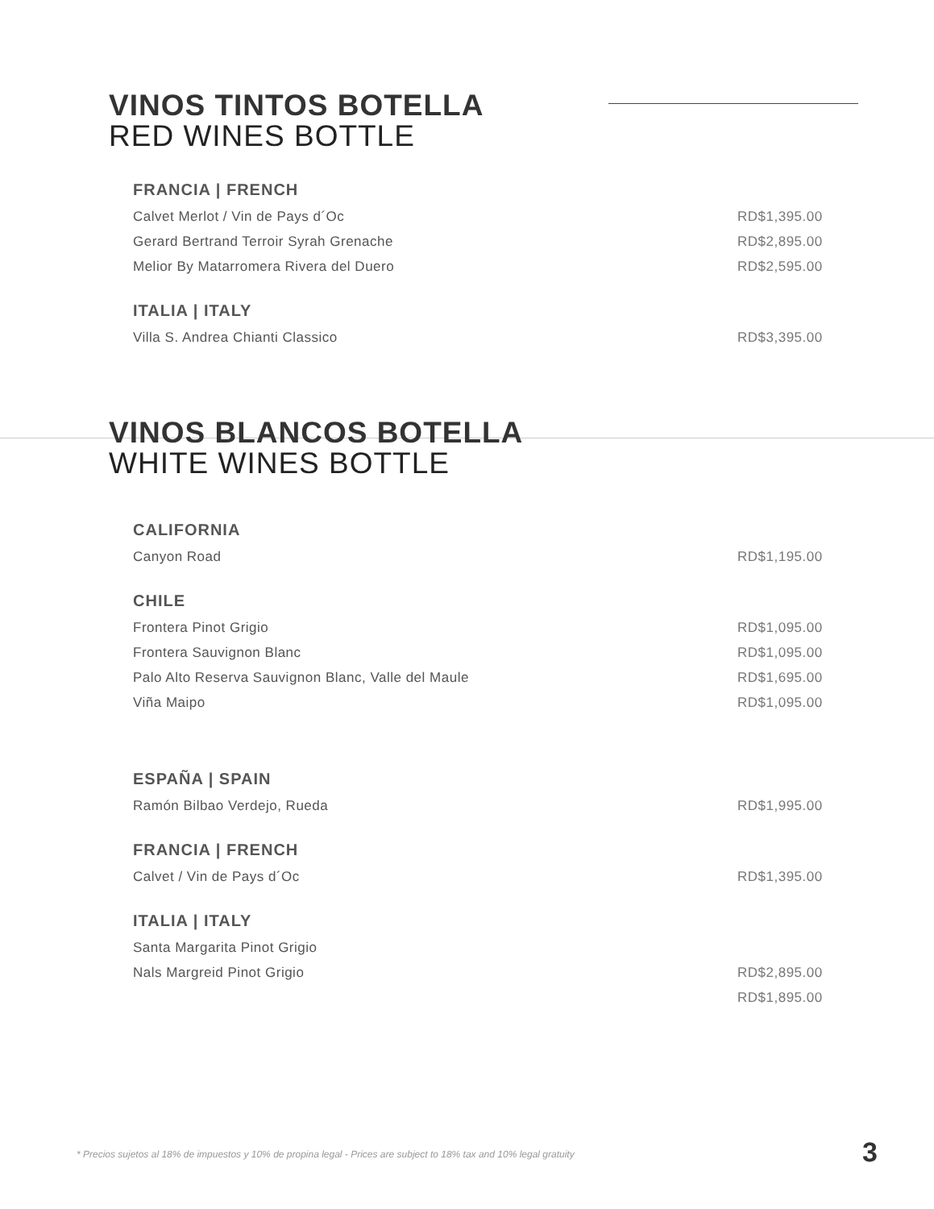VINOS TINTOS BOTELLA
RED WINES BOTTLE
FRANCIA | FRENCH
Calvet Merlot / Vin de Pays d´Oc RD$1,395.00
Gerard Bertrand Terroir Syrah Grenache RD$2,895.00
Melior By Matarromera Rivera del Duero RD$2,595.00
ITALIA | ITALY
Villa S. Andrea Chianti Classico RD$3,395.00
VINOS BLANCOS BOTELLA
WHITE WINES BOTTLE
CALIFORNIA
Canyon Road RD$1,195.00
CHILE
Frontera Pinot Grigio RD$1,095.00
Frontera Sauvignon Blanc RD$1,095.00
Palo Alto Reserva Sauvignon Blanc, Valle del Maule RD$1,695.00
Viña Maipo RD$1,095.00
ESPAÑA | SPAIN
Ramón Bilbao Verdejo, Rueda RD$1,995.00
FRANCIA | FRENCH
Calvet / Vin de Pays d´Oc RD$1,395.00
ITALIA | ITALY
Santa Margarita Pinot Grigio
Nals Margreid Pinot Grigio RD$2,895.00
RD$1,895.00
* Precios sujetos al 18% de impuestos y 10% de propina legal - Prices are subject to 18% tax and 10% legal gratuity
3